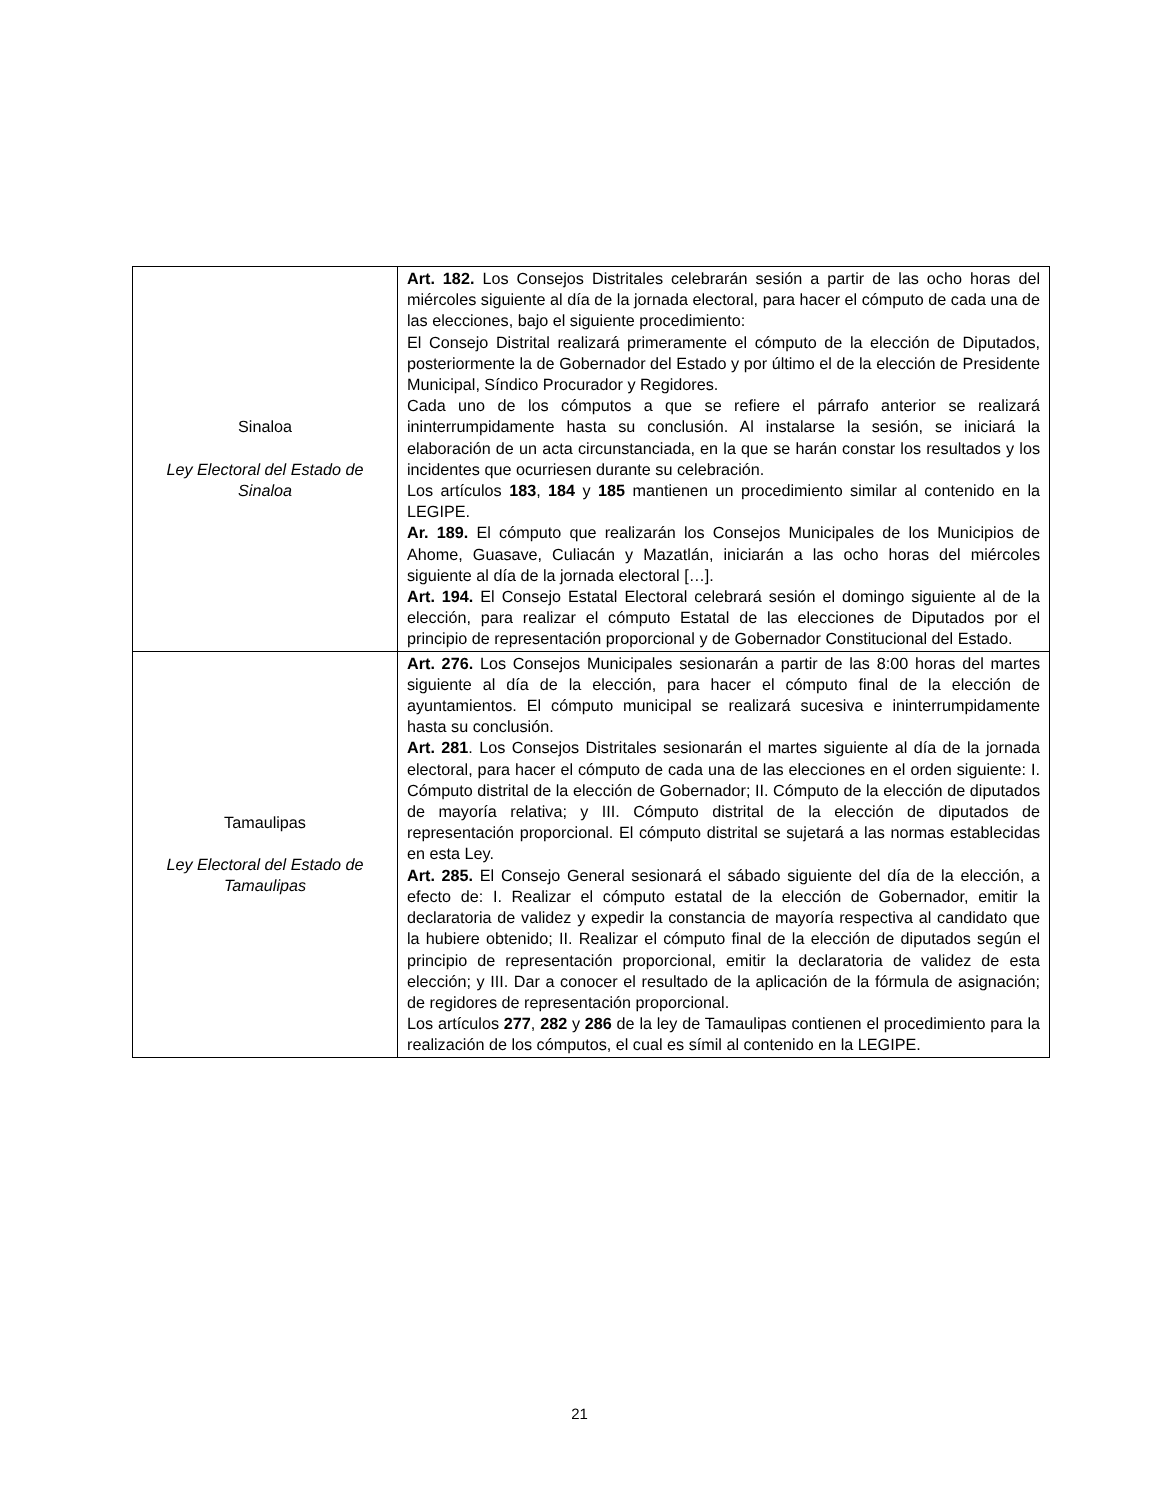| Sinaloa Ley Electoral del Estado de Sinaloa | Art. 182. Los Consejos Distritales celebrarán sesión a partir de las ocho horas del miércoles siguiente al día de la jornada electoral, para hacer el cómputo de cada una de las elecciones, bajo el siguiente procedimiento: El Consejo Distrital realizará primeramente el cómputo de la elección de Diputados, posteriormente la de Gobernador del Estado y por último el de la elección de Presidente Municipal, Síndico Procurador y Regidores. Cada uno de los cómputos a que se refiere el párrafo anterior se realizará ininterrumpidamente hasta su conclusión. Al instalarse la sesión, se iniciará la elaboración de un acta circunstanciada, en la que se harán constar los resultados y los incidentes que ocurriesen durante su celebración. Los artículos 183 , 184 y 185 mantienen un procedimiento similar al contenido en la LEGIPE. Ar. 189. El cómputo que realizarán los Consejos Municipales de los Municipios de Ahome, Guasave, Culiacán y Mazatlán, iniciarán a las ocho horas del miércoles siguiente al día de la jornada electoral […]. Art. 194. El Consejo Estatal Electoral celebrará sesión el domingo siguiente al de la elección, para realizar el cómputo Estatal de las elecciones de Diputados por el principio de representación proporcional y de Gobernador Constitucional del Estado. |
| Tamaulipas Ley Electoral del Estado de Tamaulipas | Art. 276. Los Consejos Municipales sesionarán a partir de las 8:00 horas del martes siguiente al día de la elección, para hacer el cómputo final de la elección de ayuntamientos. El cómputo municipal se realizará sucesiva e ininterrumpidamente hasta su conclusión. Art. 281 . Los Consejos Distritales sesionarán el martes siguiente al día de la jornada electoral, para hacer el cómputo de cada una de las elecciones en el orden siguiente: I. Cómputo distrital de la elección de Gobernador; II. Cómputo de la elección de diputados de mayoría relativa; y III. Cómputo distrital de la elección de diputados de representación proporcional. El cómputo distrital se sujetará a las normas establecidas en esta Ley. Art. 285. El Consejo General sesionará el sábado siguiente del día de la elección, a efecto de: I. Realizar el cómputo estatal de la elección de Gobernador, emitir la declaratoria de validez y expedir la constancia de mayoría respectiva al candidato que la hubiere obtenido; II. Realizar el cómputo final de la elección de diputados según el principio de representación proporcional, emitir la declaratoria de validez de esta elección; y III. Dar a conocer el resultado de la aplicación de la fórmula de asignación; de regidores de representación proporcional. Los artículos 277 , 282 y 286 de la ley de Tamaulipas contienen el procedimiento para la realización de los cómputos, el cual es símil al contenido en la LEGIPE. |
21